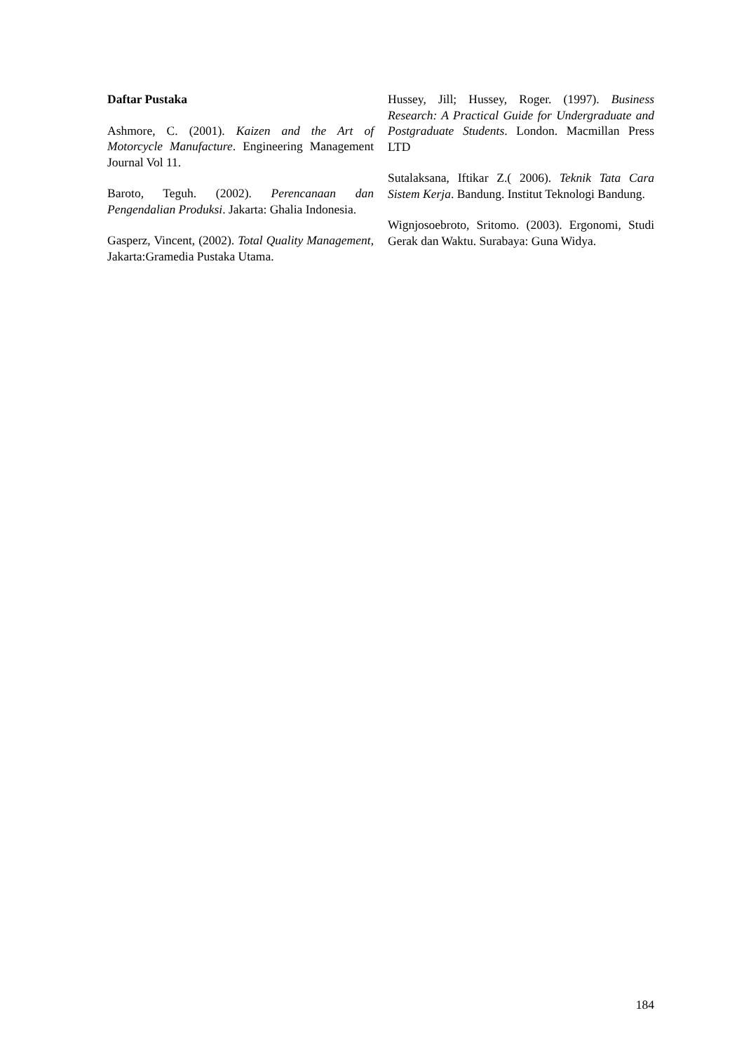Daftar Pustaka
Ashmore, C. (2001). Kaizen and the Art of Motorcycle Manufacture. Engineering Management Journal Vol 11.
Baroto, Teguh. (2002). Perencanaan dan Pengendalian Produksi. Jakarta: Ghalia Indonesia.
Gasperz, Vincent, (2002). Total Quality Management, Jakarta:Gramedia Pustaka Utama.
Hussey, Jill; Hussey, Roger. (1997). Business Research: A Practical Guide for Undergraduate and Postgraduate Students. London. Macmillan Press LTD
Sutalaksana, Iftikar Z.( 2006). Teknik Tata Cara Sistem Kerja. Bandung. Institut Teknologi Bandung.
Wignjosoebroto, Sritomo. (2003). Ergonomi, Studi Gerak dan Waktu. Surabaya: Guna Widya.
184